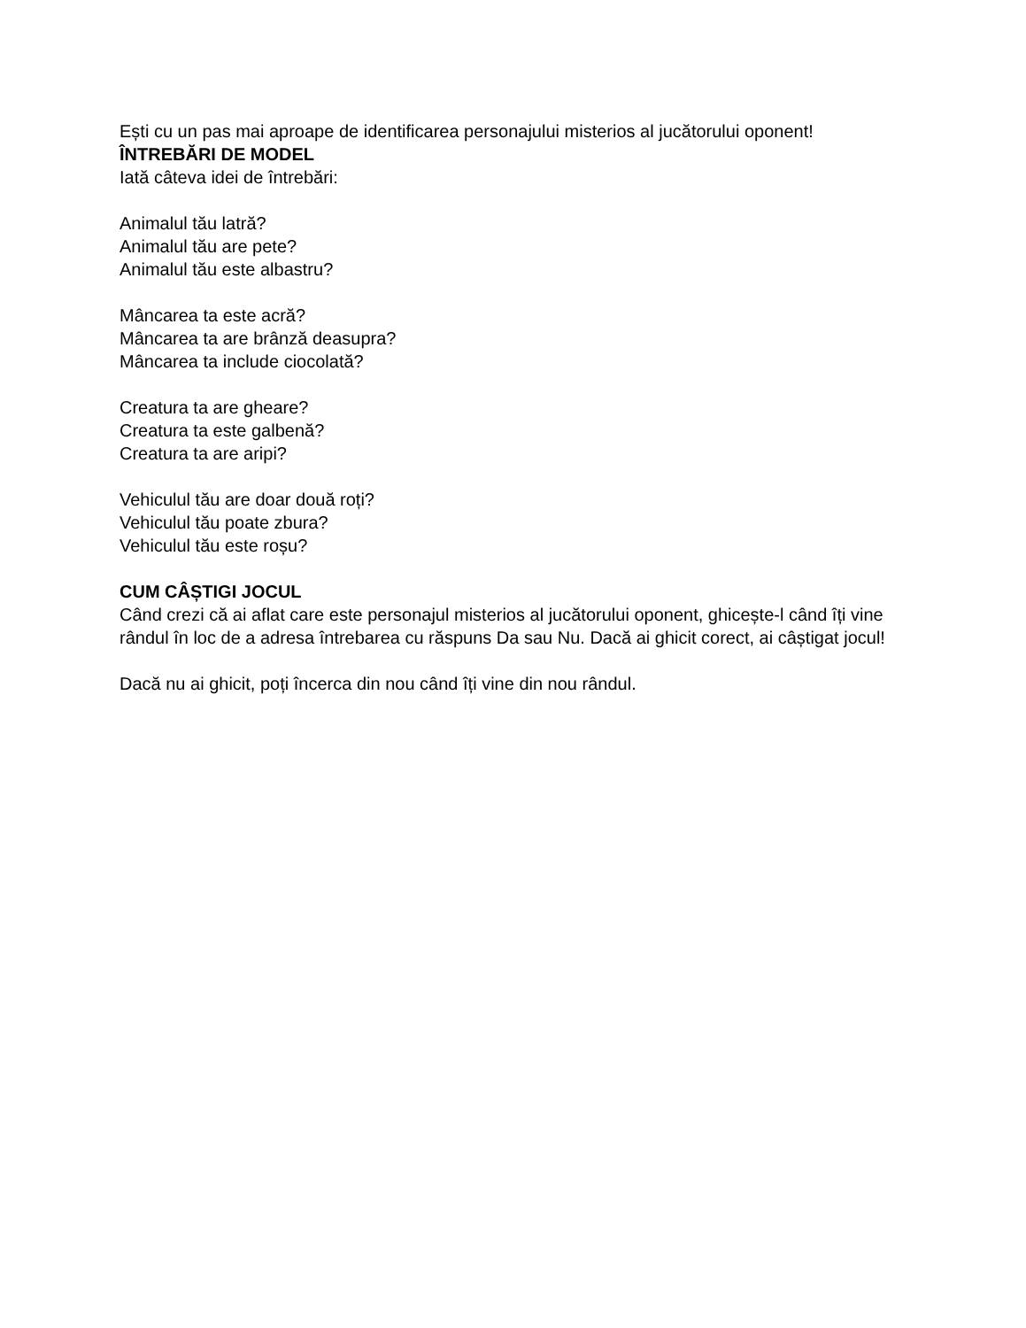Ești cu un pas mai aproape de identificarea personajului misterios al jucătorului oponent!
ÎNTREBĂRI DE MODEL
Iată câteva idei de întrebări:
Animalul tău latră?
Animalul tău are pete?
Animalul tău este albastru?
Mâncarea ta este acră?
Mâncarea ta are brânză deasupra?
Mâncarea ta include ciocolată?
Creatura ta are gheare?
Creatura ta este galbenă?
Creatura ta are aripi?
Vehiculul tău are doar două roți?
Vehiculul tău poate zbura?
Vehiculul tău este roșu?
CUM CÂȘTIGI JOCUL
Când crezi că ai aflat care este personajul misterios al jucătorului oponent, ghicește-l când îți vine rândul în loc de a adresa întrebarea cu răspuns Da sau Nu. Dacă ai ghicit corect, ai câștigat jocul!
Dacă nu ai ghicit, poți încerca din nou când îți vine din nou rândul.